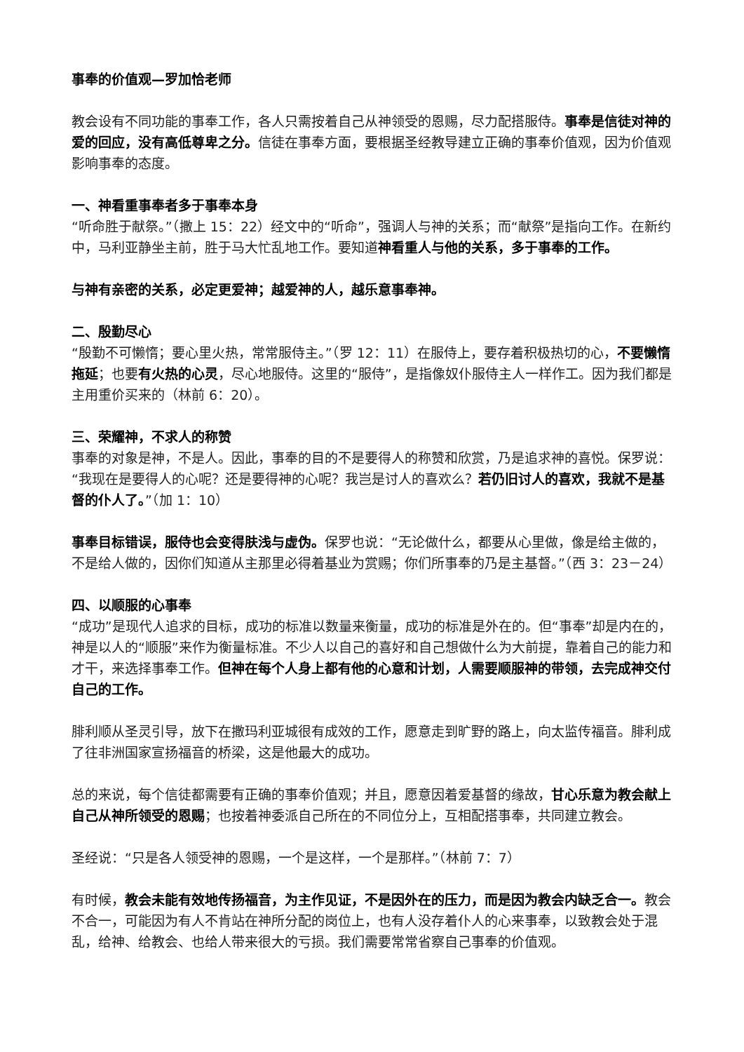事奉的价值观—罗加恰老师
教会设有不同功能的事奉工作，各人只需按着自己从神领受的恩赐，尽力配搭服侍。事奉是信徒对神的爱的回应，没有高低尊卑之分。信徒在事奉方面，要根据圣经教导建立正确的事奉价值观，因为价值观影响事奉的态度。
一、神看重事奉者多于事奉本身
“听命胜于献祭。”（撒上 15：22）经文中的“听命”，强调人与神的关系；而“献祭”是指向工作。在新约中，马利亚静坐主前，胜于马大忙乱地工作。要知道神看重人与他的关系，多于事奉的工作。
与神有亲密的关系，必定更爱神；越爱神的人，越乐意事奉神。
二、殷勤尽心
“殷勤不可懒惰；要心里火热，常常服侍主。”（罗 12：11）在服侍上，要存着积极热切的心，不要懒惰拖延；也要有火热的心灵，尽心地服侍。这里的“服侍”，是指像奴仆服侍主人一样作工。因为我们都是主用重价买来的（林前 6：20）。
三、荣耀神，不求人的称赞
事奉的对象是神，不是人。因此，事奉的目的不是要得人的称赞和欣赏，乃是追求神的喜悦。保罗说：“我现在是要得人的心呢？还是要得神的心呢？我岂是讨人的喜欢么？若仍旧讨人的喜欢，我就不是基督的仆人了。”（加 1：10）
事奉目标错误，服侍也会变得肤浅与虚伪。保罗也说：“无论做什么，都要从心里做，像是给主做的，不是给人做的，因你们知道从主那里必得着基业为赏赐；你们所事奉的乃是主基督。”（西 3：23－24）
四、以顺服的心事奉
“成功”是现代人追求的目标，成功的标准以数量来衡量，成功的标准是外在的。但“事奉”却是内在的，神是以人的“顺服”来作为衡量标准。不少人以自己的喜好和自己想做什么为大前提，靠着自己的能力和才干，来选择事奉工作。但神在每个人身上都有他的心意和计划，人需要顺服神的带领，去完成神交付自己的工作。
腓利顺从圣灵引导，放下在撒玛利亚城很有成效的工作，愿意走到旷野的路上，向太监传福音。腓利成了往非洲国家宣扬福音的桥梁，这是他最大的成功。
总的来说，每个信徒都需要有正确的事奉价值观；并且，愿意因着爱基督的缘故，甘心乐意为教会献上自己从神所领受的恩赐；也按着神委派自己所在的不同位分上，互相配搭事奉，共同建立教会。
圣经说：“只是各人领受神的恩赐，一个是这样，一个是那样。”（林前 7：7）
有时候，教会未能有效地传扬福音，为主作见证，不是因外在的压力，而是因为教会内缺乏合一。教会不合一，可能因为有人不肯站在神所分配的岗位上，也有人没存着仆人的心来事奉，以致教会处于混乱，给神、给教会、也给人带来很大的亏损。我们需要常常省察自己事奉的价值观。